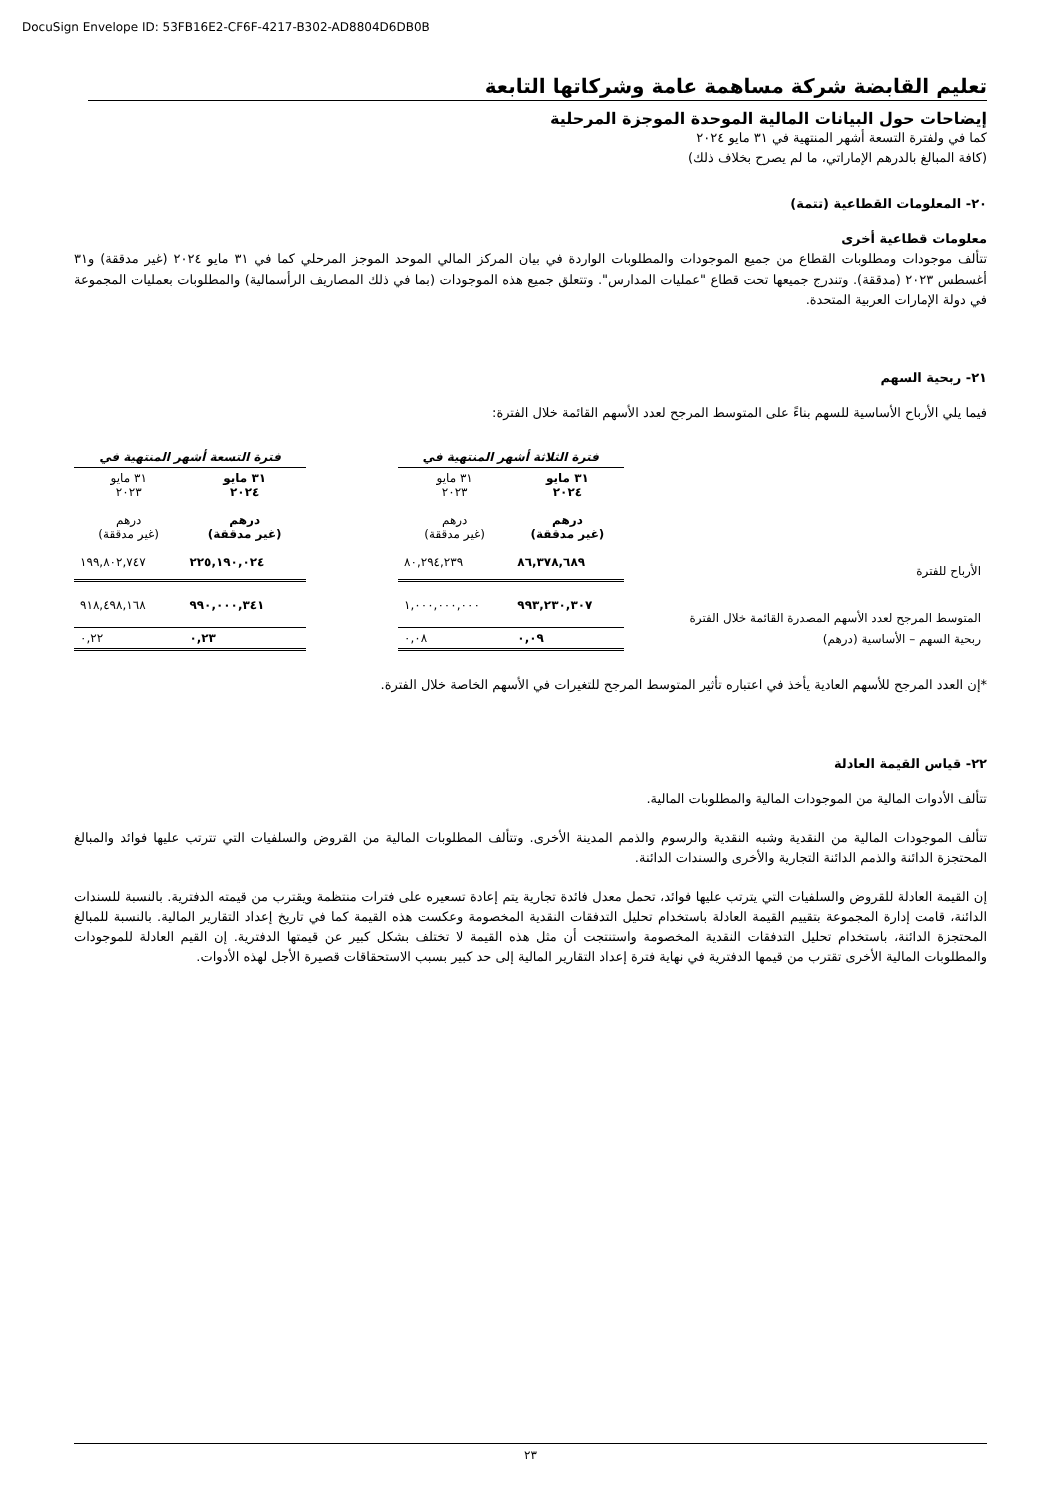DocuSign Envelope ID: 53FB16E2-CF6F-4217-B302-AD8804D6DB0B
تعليم القابضة شركة مساهمة عامة وشركاتها التابعة
إيضاحات حول البيانات المالية الموحدة الموجزة المرحلية
كما في ولفترة التسعة أشهر المنتهية في ٣١ مايو ٢٠٢٤
(كافة المبالغ بالدرهم الإماراتي، ما لم يصرح بخلاف ذلك)
٢٠- المعلومات القطاعية (تتمة)
معلومات قطاعية أخرى
تتألف موجودات ومطلوبات القطاع من جميع الموجودات والمطلوبات الواردة في بيان المركز المالي الموحد الموجز المرحلي كما في ٣١ مايو ٢٠٢٤ (غير مدققة) و٣١ أغسطس ٢٠٢٣ (مدققة). وتندرج جميعها تحت قطاع "عمليات المدارس". وتتعلق جميع هذه الموجودات (بما في ذلك المصاريف الرأسمالية) والمطلوبات بعمليات المجموعة في دولة الإمارات العربية المتحدة.
٢١- ربحية السهم
فيما يلي الأرباح الأساسية للسهم بناءً على المتوسط المرجح لعدد الأسهم القائمة خلال الفترة:
| | فترة الثلاثة أشهر المنتهية في | | | فترة التسعة أشهر المنتهية في | |
| | ٣١ مايو ٢٠٢٤ درهم (غير مدققة) | ٣١ مايو ٢٠٢٣ درهم (غير مدققة) | | ٣١ مايو ٢٠٢٤ درهم (غير مدققة) | ٣١ مايو ٢٠٢٣ درهم (غير مدققة) |
| الأرباح للفترة | ٨٦,٣٧٨,٦٨٩ | ٨٠,٢٩٤,٢٣٩ | | ٢٢٥,١٩٠,٠٢٤ | ١٩٩,٨٠٢,٧٤٧ |
| المتوسط المرجح لعدد الأسهم المصدرة القائمة خلال الفترة | ٩٩٣,٢٣٠,٣٠٧ | ١,٠٠٠,٠٠٠,٠٠٠ | | ٩٩٠,٠٠٠,٣٤١ | ٩١٨,٤٩٨,١٦٨ |
| ربحية السهم – الأساسية (درهم) | ٠,٠٩ | ٠,٠٨ | | ٠,٢٣ | ٠,٢٢ |
*إن العدد المرجح للأسهم العادية يأخذ في اعتباره تأثير المتوسط المرجح للتغيرات في الأسهم الخاصة خلال الفترة.
٢٢- قياس القيمة العادلة
تتألف الأدوات المالية من الموجودات المالية والمطلوبات المالية.
تتألف الموجودات المالية من النقدية وشبه النقدية والرسوم والذمم المدينة الأخرى. وتتألف المطلوبات المالية من القروض والسلفيات التي تترتب عليها فوائد والمبالغ المحتجزة الدائنة والذمم الدائنة التجارية والأخرى والسندات الدائنة.
إن القيمة العادلة للقروض والسلفيات التي يترتب عليها فوائد، تحمل معدل فائدة تجارية يتم إعادة تسعيره على فترات منتظمة ويقترب من قيمته الدفترية. بالنسبة للسندات الدائنة، قامت إدارة المجموعة بتقييم القيمة العادلة باستخدام تحليل التدفقات النقدية المخصومة وعكست هذه القيمة كما في تاريخ إعداد التقارير المالية. بالنسبة للمبالغ المحتجزة الدائنة، باستخدام تحليل التدفقات النقدية المخصومة واستنتجت أن مثل هذه القيمة لا تختلف بشكل كبير عن قيمتها الدفترية. إن القيم العادلة للموجودات والمطلوبات المالية الأخرى تقترب من قيمها الدفترية في نهاية فترة إعداد التقارير المالية إلى حد كبير بسبب الاستحقاقات قصيرة الأجل لهذه الأدوات.
٢٣